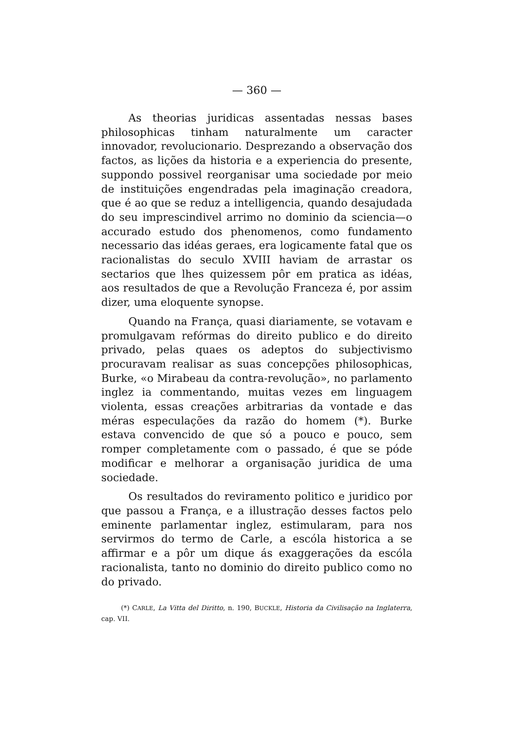— 360 —
As theorias juridicas assentadas nessas bases philosophicas tinham naturalmente um caracter innovador, revolucionario. Desprezando a observação dos factos, as lições da historia e a experiencia do presente, suppondo possivel reorganisar uma sociedade por meio de instituições engendradas pela imaginação creadora, que é ao que se reduz a intelligencia, quando desajudada do seu imprescindivel arrimo no dominio da sciencia—o accurado estudo dos phenomenos, como fundamento necessario das idéas geraes, era logicamente fatal que os racionalistas do seculo XVIII haviam de arrastar os sectarios que lhes quizessem pôr em pratica as idéas, aos resultados de que a Revolução Franceza é, por assim dizer, uma eloquente synopse.
Quando na França, quasi diariamente, se votavam e promulgavam refórmas do direito publico e do direito privado, pelas quaes os adeptos do subjectivismo procuravam realisar as suas concepções philosophicas, Burke, «o Mirabeau da contra-revolução», no parlamento inglez ia commentando, muitas vezes em linguagem violenta, essas creações arbitrarias da vontade e das méras especulações da razão do homem (*). Burke estava convencido de que só a pouco e pouco, sem romper completamente com o passado, é que se póde modificar e melhorar a organisação juridica de uma sociedade.
Os resultados do reviramento politico e juridico por que passou a França, e a illustração desses factos pelo eminente parlamentar inglez, estimularam, para nos servirmos do termo de Carle, a escóla historica a se affirmar e a pôr um dique ás exaggerações da escóla racionalista, tanto no dominio do direito publico como no do privado.
(*) CARLE, La Vitta del Diritto, n. 190, BUCKLE, Historia da Civilisação na Inglaterra, cap. VII.